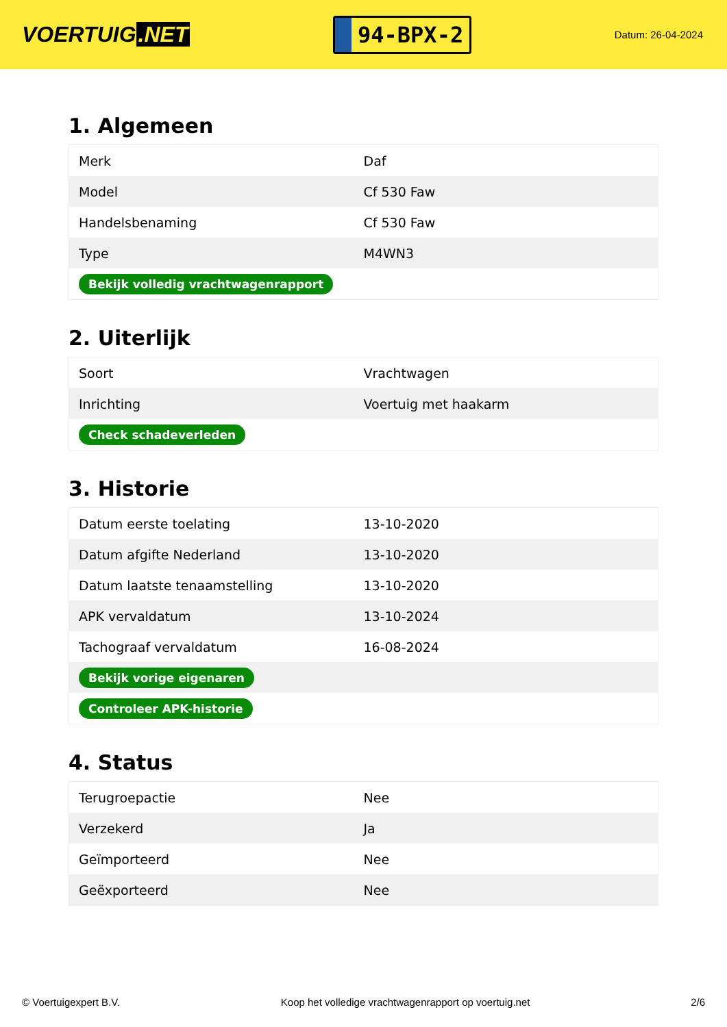VOERTUIG.NET
94-BPX-2
Datum: 26-04-2024
1. Algemeen
| Merk | Daf |
| Model | Cf 530 Faw |
| Handelsbenaming | Cf 530 Faw |
| Type | M4WN3 |
| Bekijk volledig vrachtwagenrapport | |
2. Uiterlijk
| Soort | Vrachtwagen |
| Inrichting | Voertuig met haakarm |
| Check schadeverleden | |
3. Historie
| Datum eerste toelating | 13-10-2020 |
| Datum afgifte Nederland | 13-10-2020 |
| Datum laatste tenaamstelling | 13-10-2020 |
| APK vervaldatum | 13-10-2024 |
| Tachograaf vervaldatum | 16-08-2024 |
| Bekijk vorige eigenaren | |
| Controleer APK-historie | |
4. Status
| Terugroepactie | Nee |
| Verzekerd | Ja |
| Geïmporteerd | Nee |
| Geëxporteerd | Nee |
© Voertuigexpert B.V. Koop het volledige vrachtwagenrapport op voertuig.net 2/6